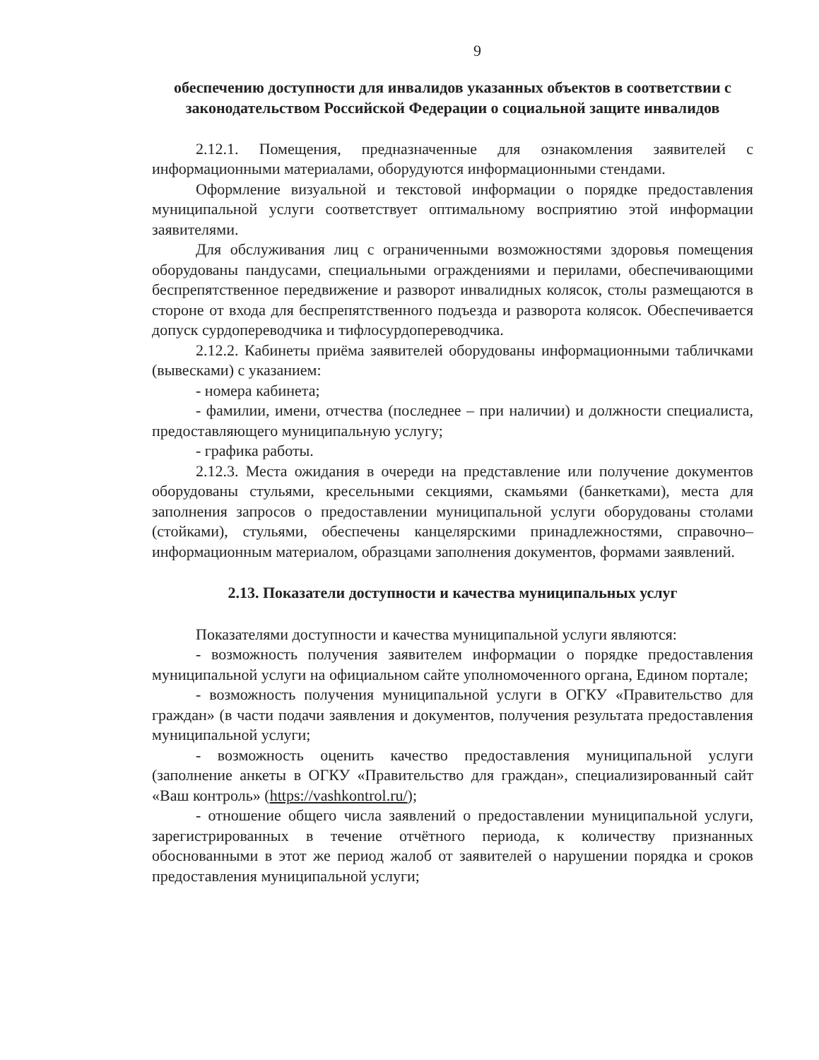9
обеспечению доступности для инвалидов указанных объектов в соответствии с законодательством Российской Федерации о социальной защите инвалидов
2.12.1. Помещения, предназначенные для ознакомления заявителей с информационными материалами, оборудуются информационными стендами.
Оформление визуальной и текстовой информации о порядке предоставления муниципальной услуги соответствует оптимальному восприятию этой информации заявителями.
Для обслуживания лиц с ограниченными возможностями здоровья помещения оборудованы пандусами, специальными ограждениями и перилами, обеспечивающими беспрепятственное передвижение и разворот инвалидных колясок, столы размещаются в стороне от входа для беспрепятственного подъезда и разворота колясок. Обеспечивается допуск сурдопереводчика и тифлосурдопереводчика.
2.12.2. Кабинеты приёма заявителей оборудованы информационными табличками (вывесками) с указанием:
- номера кабинета;
- фамилии, имени, отчества (последнее – при наличии) и должности специалиста, предоставляющего муниципальную услугу;
- графика работы.
2.12.3. Места ожидания в очереди на представление или получение документов оборудованы стульями, кресельными секциями, скамьями (банкетками), места для заполнения запросов о предоставлении муниципальной услуги оборудованы столами (стойками), стульями, обеспечены канцелярскими принадлежностями, справочно–информационным материалом, образцами заполнения документов, формами заявлений.
2.13. Показатели доступности и качества муниципальных услуг
Показателями доступности и качества муниципальной услуги являются:
- возможность получения заявителем информации о порядке предоставления муниципальной услуги на официальном сайте уполномоченного органа, Едином портале;
- возможность получения муниципальной услуги в ОГКУ «Правительство для граждан» (в части подачи заявления и документов, получения результата предоставления муниципальной услуги;
- возможность оценить качество предоставления муниципальной услуги (заполнение анкеты в ОГКУ «Правительство для граждан», специализированный сайт «Ваш контроль» (https://vashkontrol.ru/);
- отношение общего числа заявлений о предоставлении муниципальной услуги, зарегистрированных в течение отчётного периода, к количеству признанных обоснованными в этот же период жалоб от заявителей о нарушении порядка и сроков предоставления муниципальной услуги;